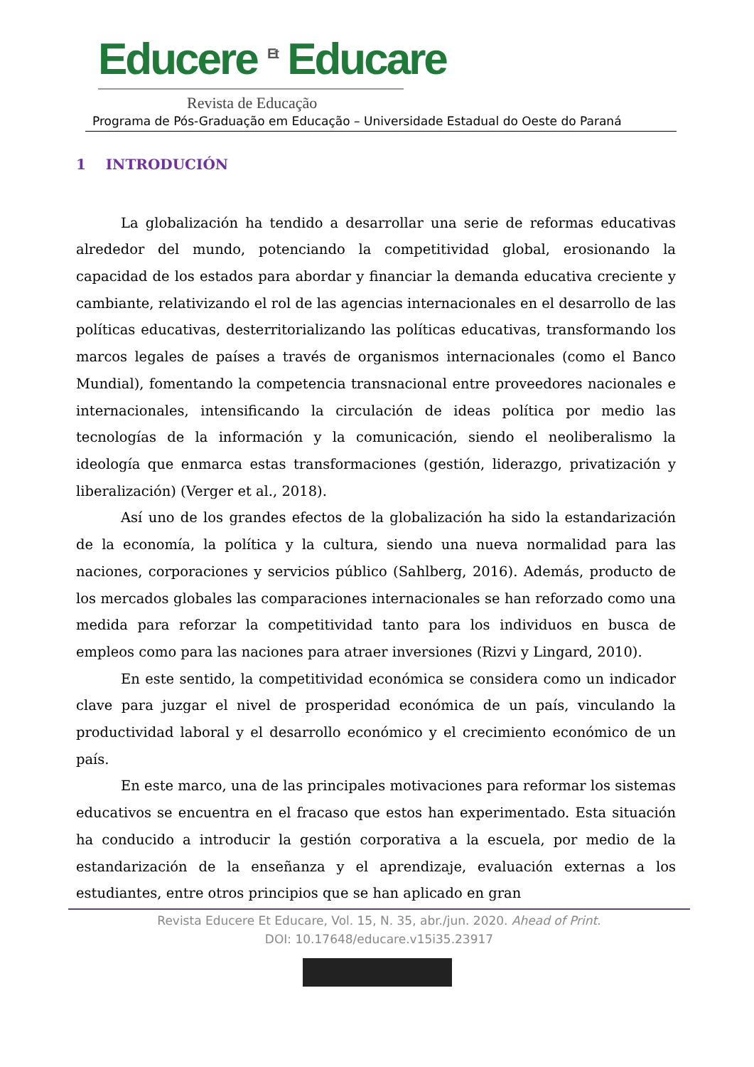Educere <sup>Et</sup> Educare
Revista de Educação
Programa de Pós-Graduação em Educação – Universidade Estadual do Oeste do Paraná
1 INTRODUCIÓN
La globalización ha tendido a desarrollar una serie de reformas educativas alrededor del mundo, potenciando la competitividad global, erosionando la capacidad de los estados para abordar y financiar la demanda educativa creciente y cambiante, relativizando el rol de las agencias internacionales en el desarrollo de las políticas educativas, desterritorializando las políticas educativas, transformando los marcos legales de países a través de organismos internacionales (como el Banco Mundial), fomentando la competencia transnacional entre proveedores nacionales e internacionales, intensificando la circulación de ideas política por medio las tecnologías de la información y la comunicación, siendo el neoliberalismo la ideología que enmarca estas transformaciones (gestión, liderazgo, privatización y liberalización) (Verger et al., 2018).
Así uno de los grandes efectos de la globalización ha sido la estandarización de la economía, la política y la cultura, siendo una nueva normalidad para las naciones, corporaciones y servicios público (Sahlberg, 2016). Además, producto de los mercados globales las comparaciones internacionales se han reforzado como una medida para reforzar la competitividad tanto para los individuos en busca de empleos como para las naciones para atraer inversiones (Rizvi y Lingard, 2010).
En este sentido, la competitividad económica se considera como un indicador clave para juzgar el nivel de prosperidad económica de un país, vinculando la productividad laboral y el desarrollo económico y el crecimiento económico de un país.
En este marco, una de las principales motivaciones para reformar los sistemas educativos se encuentra en el fracaso que estos han experimentado. Esta situación ha conducido a introducir la gestión corporativa a la escuela, por medio de la estandarización de la enseñanza y el aprendizaje, evaluación externas a los estudiantes, entre otros principios que se han aplicado en gran
Revista Educere Et Educare, Vol. 15, N. 35, abr./jun. 2020. Ahead of Print.
DOI: 10.17648/educare.v15i35.23917